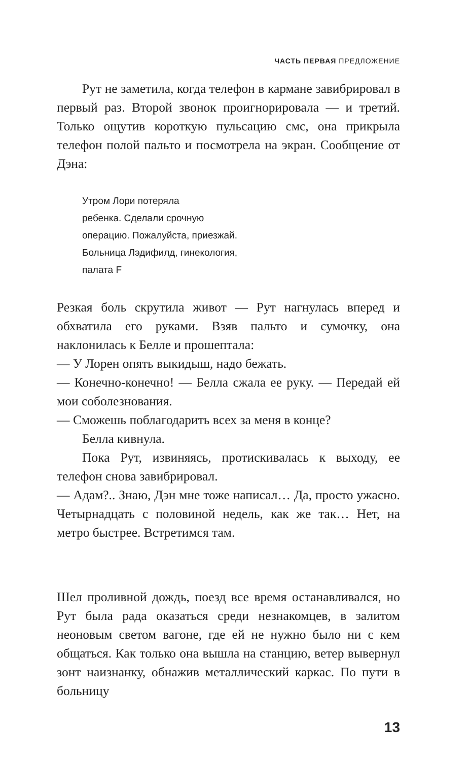ЧАСТЬ ПЕРВАЯ ПРЕДЛОЖЕНИЕ
Рут не заметила, когда телефон в кармане завибрировал в первый раз. Второй звонок проигнорировала — и третий. Только ощутив короткую пульсацию смс, она прикрыла телефон полой пальто и посмотрела на экран. Сообщение от Дэна:
Утром Лори потеряла
ребенка. Сделали срочную
операцию. Пожалуйста, приезжай.
Больница Лэдифилд, гинекология,
палата F
Резкая боль скрутила живот — Рут нагнулась вперед и обхватила его руками. Взяв пальто и сумочку, она наклонилась к Белле и прошептала:
— У Лорен опять выкидыш, надо бежать.
— Конечно-конечно! — Белла сжала ее руку. — Передай ей мои соболезнования.
— Сможешь поблагодарить всех за меня в конце?
Белла кивнула.
Пока Рут, извиняясь, протискивалась к выходу, ее телефон снова завибрировал.
— Адам?.. Знаю, Дэн мне тоже написал… Да, просто ужасно. Четырнадцать с половиной недель, как же так… Нет, на метро быстрее. Встретимся там.
Шел проливной дождь, поезд все время останавливался, но Рут была рада оказаться среди незнакомцев, в залитом неоновым светом вагоне, где ей не нужно было ни с кем общаться. Как только она вышла на станцию, ветер вывернул зонт наизнанку, обнажив металлический каркас. По пути в больницу
13